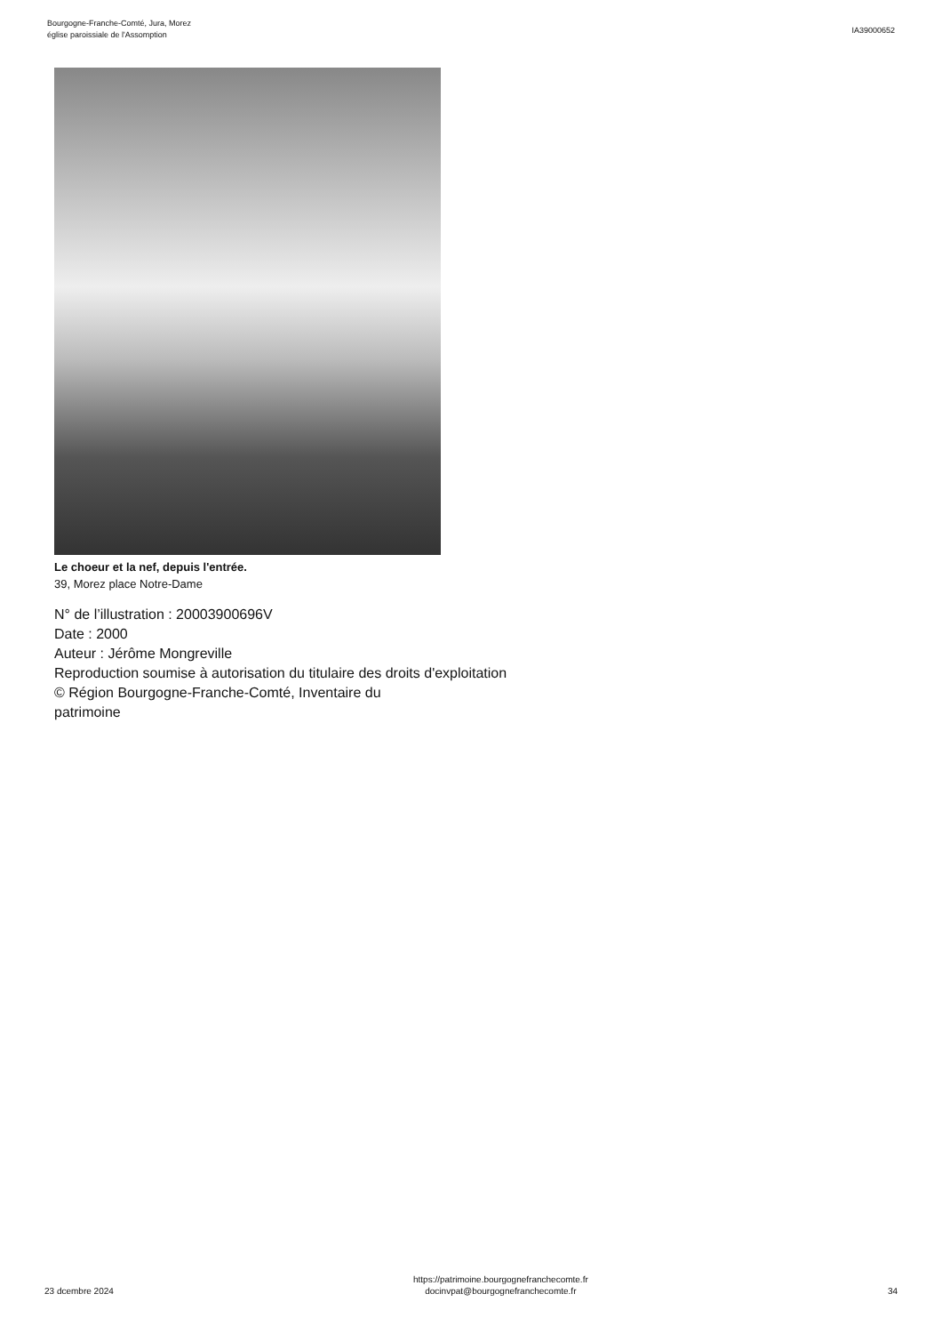Bourgogne-Franche-Comté, Jura, Morez
église paroissiale de l'Assomption
IA39000652
Le choeur et la nef, depuis l'entrée.
39, Morez place Notre-Dame
N° de l’illustration : 20003900696V
Date : 2000
Auteur : Jérôme Mongreville
Reproduction soumise à autorisation du titulaire des droits d'exploitation
© Région Bourgogne-Franche-Comté, Inventaire du patrimoine
23 dcembre 2024
https://patrimoine.bourgognefranchecomte.fr
docinvpat@bourgognefranchecomte.fr
34